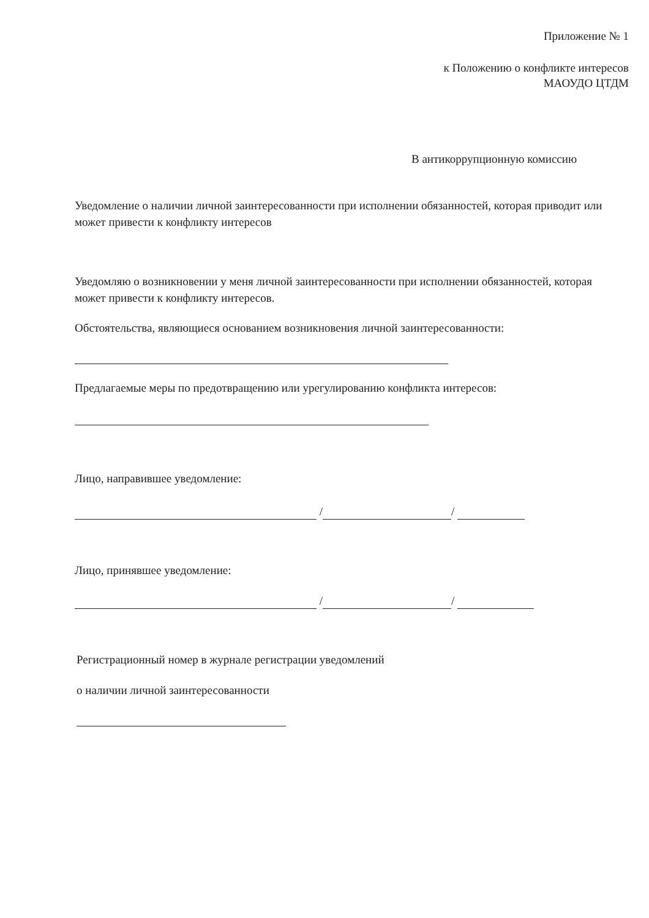Приложение № 1
к Положению о конфликте интересов
МАОУДО ЦТДМ
В антикоррупционную комиссию
Уведомление о наличии личной заинтересованности при исполнении обязанностей, которая приводит или может привести к конфликту интересов
Уведомляю о возникновении у меня личной заинтересованности при исполнении обязанностей, которая может привести к конфликту интересов.
Обстоятельства, являющиеся основанием возникновения личной заинтересованности:
Предлагаемые меры по предотвращению или урегулированию конфликта интересов:
Лицо, направившее уведомление:
/ /
Лицо, принявшее уведомление:
/ /
Регистрационный номер в журнале регистрации уведомлений
о наличии личной заинтересованности